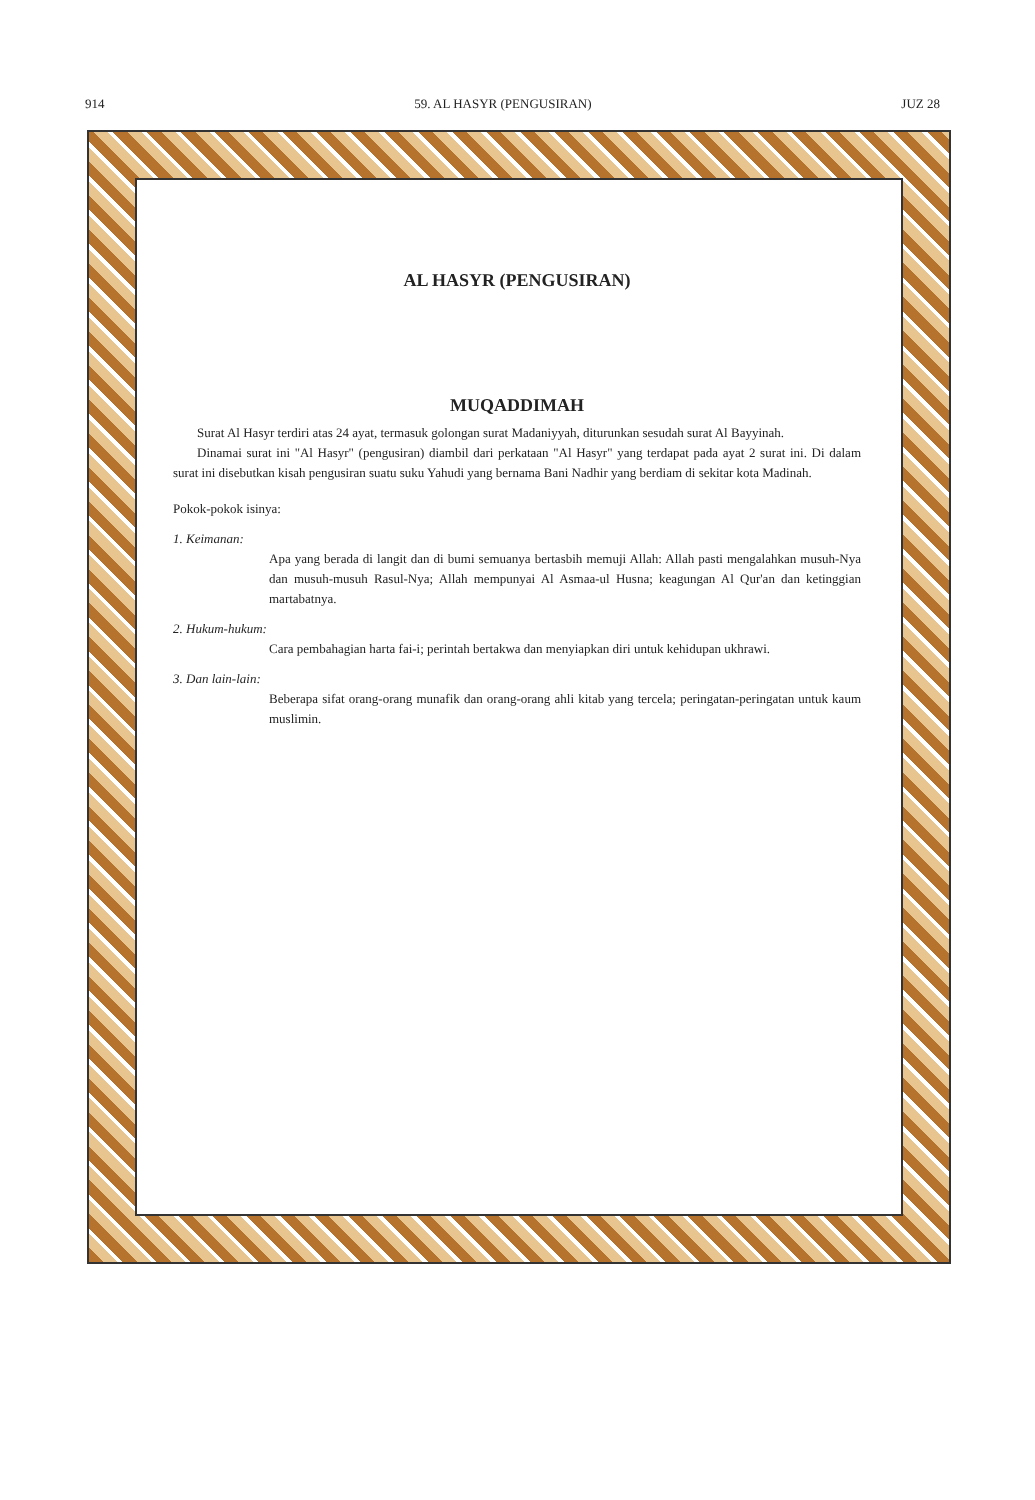914 59. AL HASYR (PENGUSIRAN) JUZ 28
AL HASYR (PENGUSIRAN)
MUQADDIMAH
Surat Al Hasyr terdiri atas 24 ayat, termasuk golongan surat Madaniyyah, diturunkan sesudah surat Al Bayyinah.
Dinamai surat ini "Al Hasyr" (pengusiran) diambil dari perkataan "Al Hasyr" yang terdapat pada ayat 2 surat ini. Di dalam surat ini disebutkan kisah pengusiran suatu suku Yahudi yang bernama Bani Nadhir yang berdiam di sekitar kota Madinah.
Pokok-pokok isinya:
1. Keimanan:
Apa yang berada di langit dan di bumi semuanya bertasbih memuji Allah: Allah pasti mengalahkan musuh-Nya dan musuh-musuh Rasul-Nya; Allah mempunyai Al Asmaa-ul Husna; keagungan Al Qur'an dan ketinggian martabatnya.
2. Hukum-hukum:
Cara pembahagian harta fai-i; perintah bertakwa dan menyiapkan diri untuk kehidupan ukhrawi.
3. Dan lain-lain:
Beberapa sifat orang-orang munafik dan orang-orang ahli kitab yang tercela; peringatan-peringatan untuk kaum muslimin.